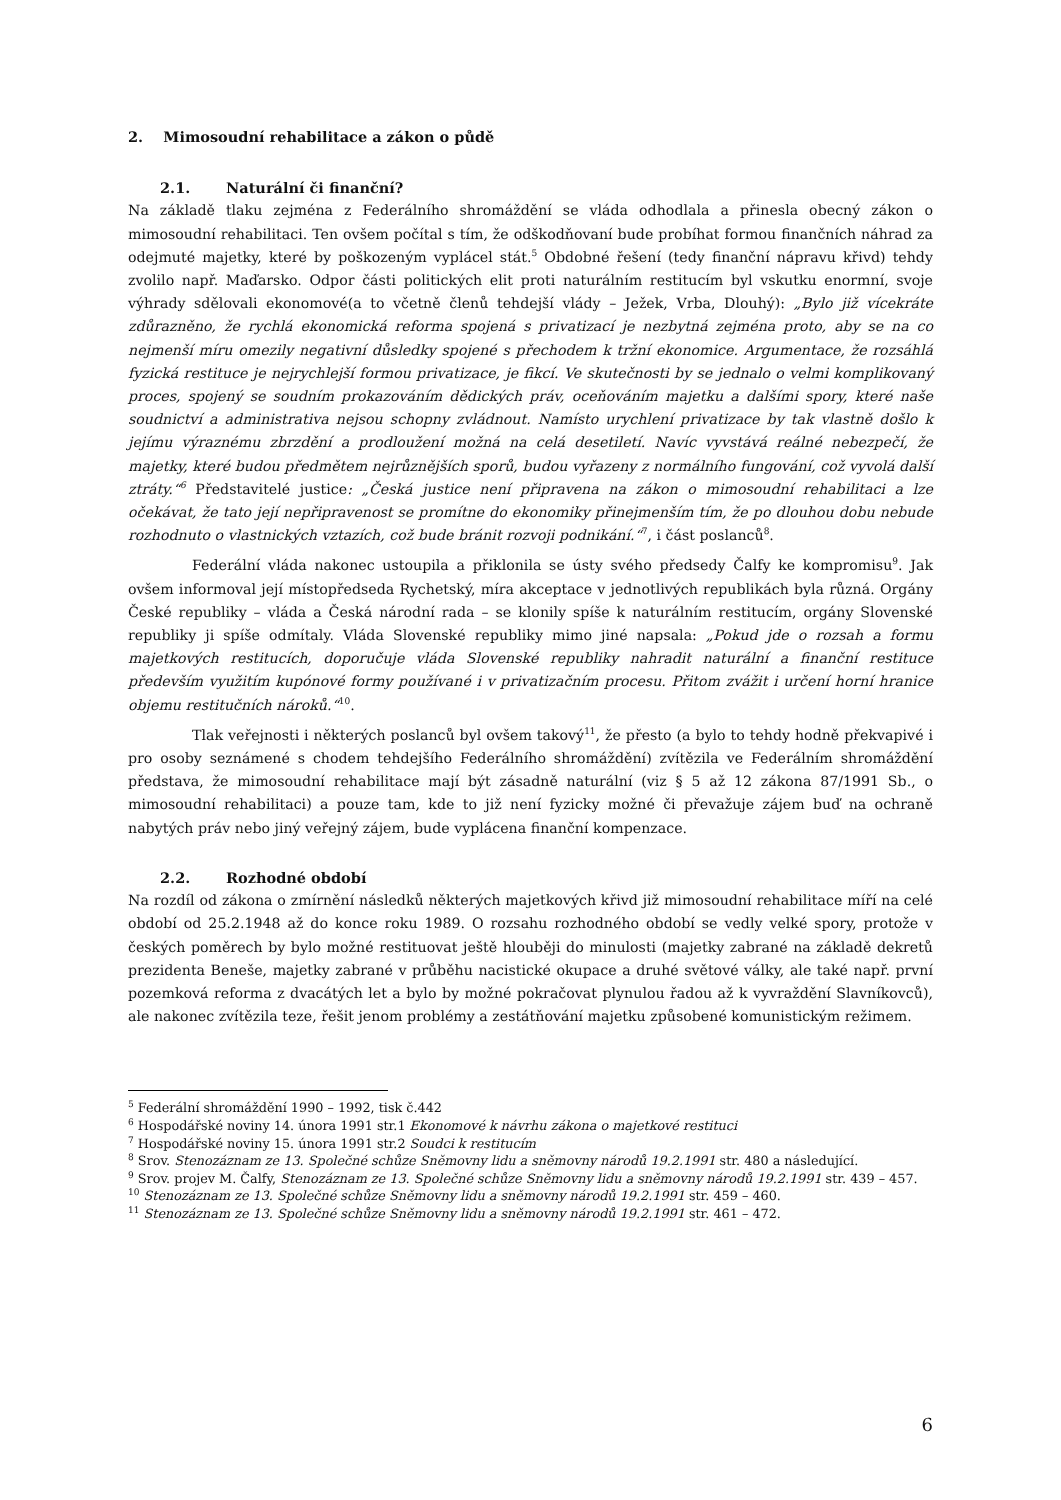2. Mimosoudní rehabilitace a zákon o půdě
2.1. Naturální či finanční?
Na základě tlaku zejména z Federálního shromáždění se vláda odhodlala a přinesla obecný zákon o mimosoudní rehabilitaci. Ten ovšem počítal s tím, že odškodňovaní bude probíhat formou finančních náhrad za odejmuté majetky, které by poškozeným vyplácel stát.<sup>5</sup> Obdobné řešení (tedy finanční nápravu křivd) tehdy zvolilo např. Maďarsko. Odpor části politických elit proti naturálním restitucím byl vskutku enormní, svoje výhrady sdělovali ekonomové(a to včetně členů tehdejší vlády – Ježek, Vrba, Dlouhý): „Bylo již vícekráte zdůrazněno, že rychlá ekonomická reforma spojená s privatizací je nezbytná zejména proto, aby se na co nejmenší míru omezily negativní důsledky spojené s přechodem k tržní ekonomice. Argumentace, že rozsáhlá fyzická restituce je nejrychlejší formou privatizace, je fikcí. Ve skutečnosti by se jednalo o velmi komplikovaný proces, spojený se soudním prokazováním dědických práv, oceňováním majetku a dalšími spory, které naše soudnictví a administrativa nejsou schopny zvládnout. Namísto urychlení privatizace by tak vlastně došlo k jejímu výraznému zbrzdění a prodloužení možná na celá desetiletí. Navíc vyvstává reálné nebezpečí, že majetky, které budou předmětem nejrůznějších sporů, budou vyřazeny z normálního fungování, což vyvolá další ztráty.“<sup>6</sup> Představitelé justice: „Česká justice není připravena na zákon o mimosoudní rehabilitaci a lze očekávat, že tato její nepřipravenost se promítne do ekonomiky přinejmenším tím, že po dlouhou dobu nebude rozhodnuto o vlastnických vztazích, což bude bránit rozvoji podnikání.“<sup>7</sup>, i část poslanců<sup>8</sup>.
Federální vláda nakonec ustoupila a přiklonila se ústy svého předsedy Čalfy ke kompromisu<sup>9</sup>. Jak ovšem informoval její místopředseda Rychetský, míra akceptace v jednotlivých republikách byla různá. Orgány České republiky – vláda a Česká národní rada – se klonily spíše k naturálním restitucím, orgány Slovenské republiky ji spíše odmítaly. Vláda Slovenské republiky mimo jiné napsala: „Pokud jde o rozsah a formu majetkových restitucích, doporučuje vláda Slovenské republiky nahradit naturální a finanční restituce především využitím kupónové formy používané i v privatizačním procesu. Přitom zvážit i určení horní hranice objemu restitučních nároků.“<sup>10</sup>.
Tlak veřejnosti i některých poslanců byl ovšem takový<sup>11</sup>, že přesto (a bylo to tehdy hodně překvapivé i pro osoby seznámené s chodem tehdejšího Federálního shromáždění) zvítězila ve Federálním shromáždění představa, že mimosoudní rehabilitace mají být zásadně naturální (viz § 5 až 12 zákona 87/1991 Sb., o mimosoudní rehabilitaci) a pouze tam, kde to již není fyzicky možné či převažuje zájem buď na ochraně nabytých práv nebo jiný veřejný zájem, bude vyplácena finanční kompenzace.
2.2. Rozhodné období
Na rozdíl od zákona o zmírnění následků některých majetkových křivd již mimosoudní rehabilitace míří na celé období od 25.2.1948 až do konce roku 1989. O rozsahu rozhodného období se vedly velké spory, protože v českých poměrech by bylo možné restituovat ještě hlouběji do minulosti (majetky zabrané na základě dekretů prezidenta Beneše, majetky zabrané v průběhu nacistické okupace a druhé světové války, ale také např. první pozemková reforma z dvacátých let a bylo by možné pokračovat plynulou řadou až k vyvraždění Slavníkovců), ale nakonec zvítězila teze, řešit jenom problémy a zestátňování majetku způsobené komunistickým režimem.
<sup>5</sup> Federální shromáždění 1990 – 1992, tisk č.442
<sup>6</sup> Hospodářské noviny 14. února 1991 str.1 Ekonomové k návrhu zákona o majetkové restituci
<sup>7</sup> Hospodářské noviny 15. února 1991 str.2 Soudci k restitucím
<sup>8</sup> Srov. Stenozáznam ze 13. Společné schůze Sněmovny lidu a sněmovny národů 19.2.1991 str. 480 a následující.
<sup>9</sup> Srov. projev M. Čalfy, Stenozáznam ze 13. Společné schůze Sněmovny lidu a sněmovny národů 19.2.1991 str. 439 – 457.
<sup>10</sup> Stenozáznam ze 13. Společné schůze Sněmovny lidu a sněmovny národů 19.2.1991 str. 459 – 460.
<sup>11</sup> Stenozáznam ze 13. Společné schůze Sněmovny lidu a sněmovny národů 19.2.1991 str. 461 – 472.
6